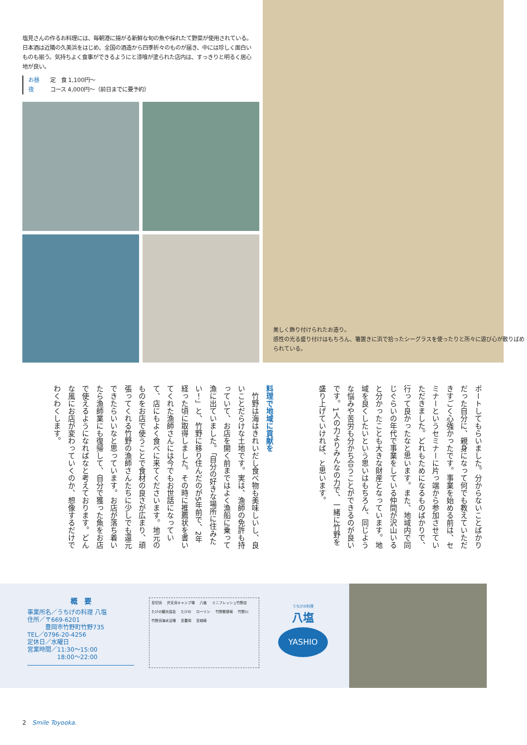塩見さんの作るお料理には、毎朝港に揚がる新鮮な旬の魚や採れたて野菜が使用されている。日本酒は近隣の久美浜をはじめ、全国の酒造から四季折々のものが届き、中には珍しく面白いものも揃う。気持ちよく食事ができるようにと漆喰が塗られた店内は、すっきりと明るく居心地が良い。
お昼 定　食 1,100円～
夜 コース 4,000円～（前日までに要予約）
美しく飾り付けられたお造り。
感性の光る盛り付けはもちろん、箸置きに浜で拾ったシーグラスを使ったりと所々に遊び心が散りばめられている。
ポートしてもらいました。分からないことばかりだった自分に、親身になって何でも教えていただきすごく心強かったです。事業を始める前は、セミナーというセミナーに片っ端から参加させていただきました。どれもためになるものばかりで、行って良かったなと思います。また、地域内で同じぐらいの年代で事業をしている仲間が沢山いると分かったことも大きな財産となっています。地域を良くしたいという思いはもちろん、同じような悩みや苦労も分かち合うことができるのが良いです。1人の力よりみんなの力で、一緒に竹野を盛り上げていければ、と思います。
料理で地域に貢献を
　竹野は海はきれいだし食べ物も美味しいし、良いことだらけな土地です。実は、漁師の免許も持っていて、お店を開く前まではよく漁船に乗って漁に出ていました。「自分の好きな場所に住みたい！」と、竹野に移り住んだのが5年前で、2年経った頃に取得しました。その時に推薦状を書いてくれた漁師さんには今でもお世話になっていて、店にもよく食べに来てくださいます。地元のものをお店で使うことで食材の良さが広まり、頑張ってくれる竹野の漁師さんたちに少しでも還元できたらいいなと思っています。お店が落ち着いたら漁師業にも復帰して、自分で獲った魚をお店で使えるようになればなと考えております。どんな風にお店が変わっていくのか、想像するだけでわくわくします。
概　要
事業所名／うちげの料理 八塩
住所／〒669-6201
　　　豊岡市竹野町竹野735
TEL／0796-20-4256
定休日／水曜日
営業時間／11:30～15:00
　　　　　18:00～22:00
至切浜 弁天浜キャンプ場 八塩 ミニフレッシュ竹野店 たけの観光協会 たけの ローソン 竹野郵便局 竹野川 竹野浜海水浴場 至豊岡 至城崎
うちげの料理
八塩
YASHIO
2　Smile Toyooka.